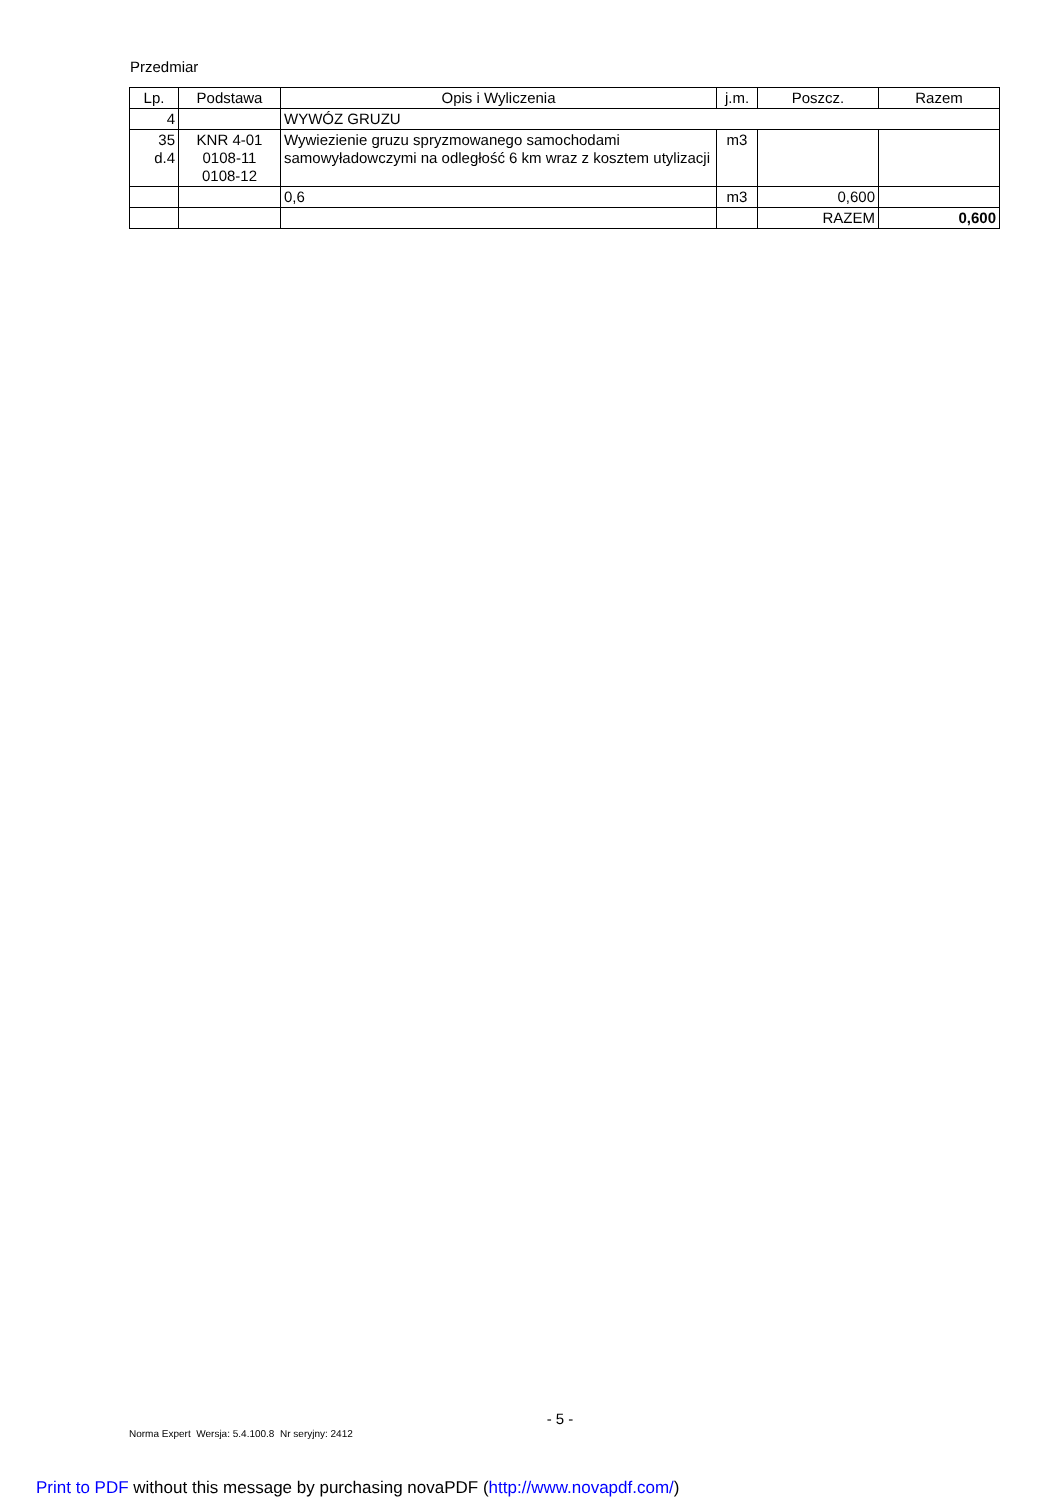Przedmiar
| Lp. | Podstawa | Opis i Wyliczenia | j.m. | Poszcz. | Razem |
| --- | --- | --- | --- | --- | --- |
| 4 | | WYWÓZ GRUZU | | | |
| 35 d.4 | KNR 4-01 0108-11 0108-12 | Wywiezienie gruzu spryzmowanego samochodami samowyładowczymi na odległość 6 km wraz z kosztem utylizacji | m3 | | |
| | | 0,6 | m3 | 0,600 | |
| | | | | RAZEM | 0,600 |
- 5 -
Norma Expert Wersja: 5.4.100.8 Nr seryjny: 2412
Print to PDF without this message by purchasing novaPDF (http://www.novapdf.com/)